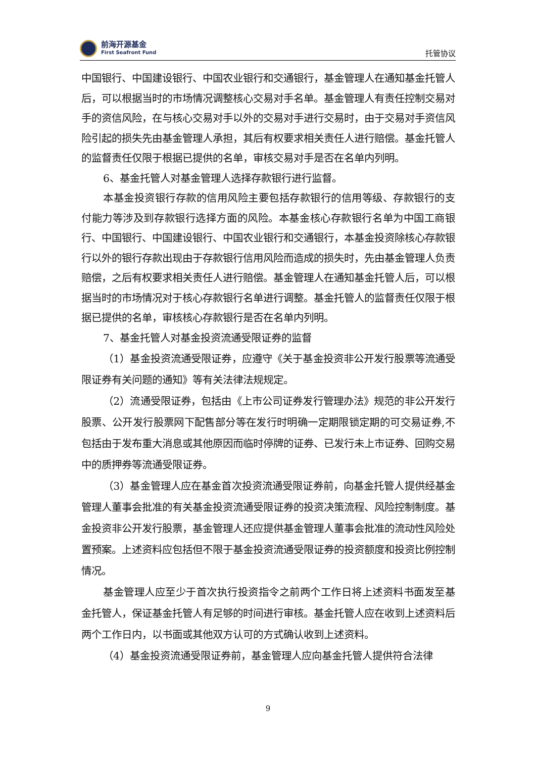前海开源基金
First Seafront Fund
托管协议
中国银行、中国建设银行、中国农业银行和交通银行，基金管理人在通知基金托管人后，可以根据当时的市场情况调整核心交易对手名单。基金管理人有责任控制交易对手的资信风险，在与核心交易对手以外的交易对手进行交易时，由于交易对手资信风险引起的损失先由基金管理人承担，其后有权要求相关责任人进行赔偿。基金托管人的监督责任仅限于根据已提供的名单，审核交易对手是否在名单内列明。
6、基金托管人对基金管理人选择存款银行进行监督。
本基金投资银行存款的信用风险主要包括存款银行的信用等级、存款银行的支付能力等涉及到存款银行选择方面的风险。本基金核心存款银行名单为中国工商银行、中国银行、中国建设银行、中国农业银行和交通银行，本基金投资除核心存款银行以外的银行存款出现由于存款银行信用风险而造成的损失时，先由基金管理人负责赔偿，之后有权要求相关责任人进行赔偿。基金管理人在通知基金托管人后，可以根据当时的市场情况对于核心存款银行名单进行调整。基金托管人的监督责任仅限于根据已提供的名单，审核核心存款银行是否在名单内列明。
7、基金托管人对基金投资流通受限证券的监督
（1）基金投资流通受限证券，应遵守《关于基金投资非公开发行股票等流通受限证券有关问题的通知》等有关法律法规规定。
（2）流通受限证券，包括由《上市公司证券发行管理办法》规范的非公开发行股票、公开发行股票网下配售部分等在发行时明确一定期限锁定期的可交易证券,不包括由于发布重大消息或其他原因而临时停牌的证券、已发行未上市证券、回购交易中的质押券等流通受限证券。
（3）基金管理人应在基金首次投资流通受限证券前，向基金托管人提供经基金管理人董事会批准的有关基金投资流通受限证券的投资决策流程、风险控制制度。基金投资非公开发行股票，基金管理人还应提供基金管理人董事会批准的流动性风险处置预案。上述资料应包括但不限于基金投资流通受限证券的投资额度和投资比例控制情况。
基金管理人应至少于首次执行投资指令之前两个工作日将上述资料书面发至基金托管人，保证基金托管人有足够的时间进行审核。基金托管人应在收到上述资料后两个工作日内，以书面或其他双方认可的方式确认收到上述资料。
（4）基金投资流通受限证券前，基金管理人应向基金托管人提供符合法律
9